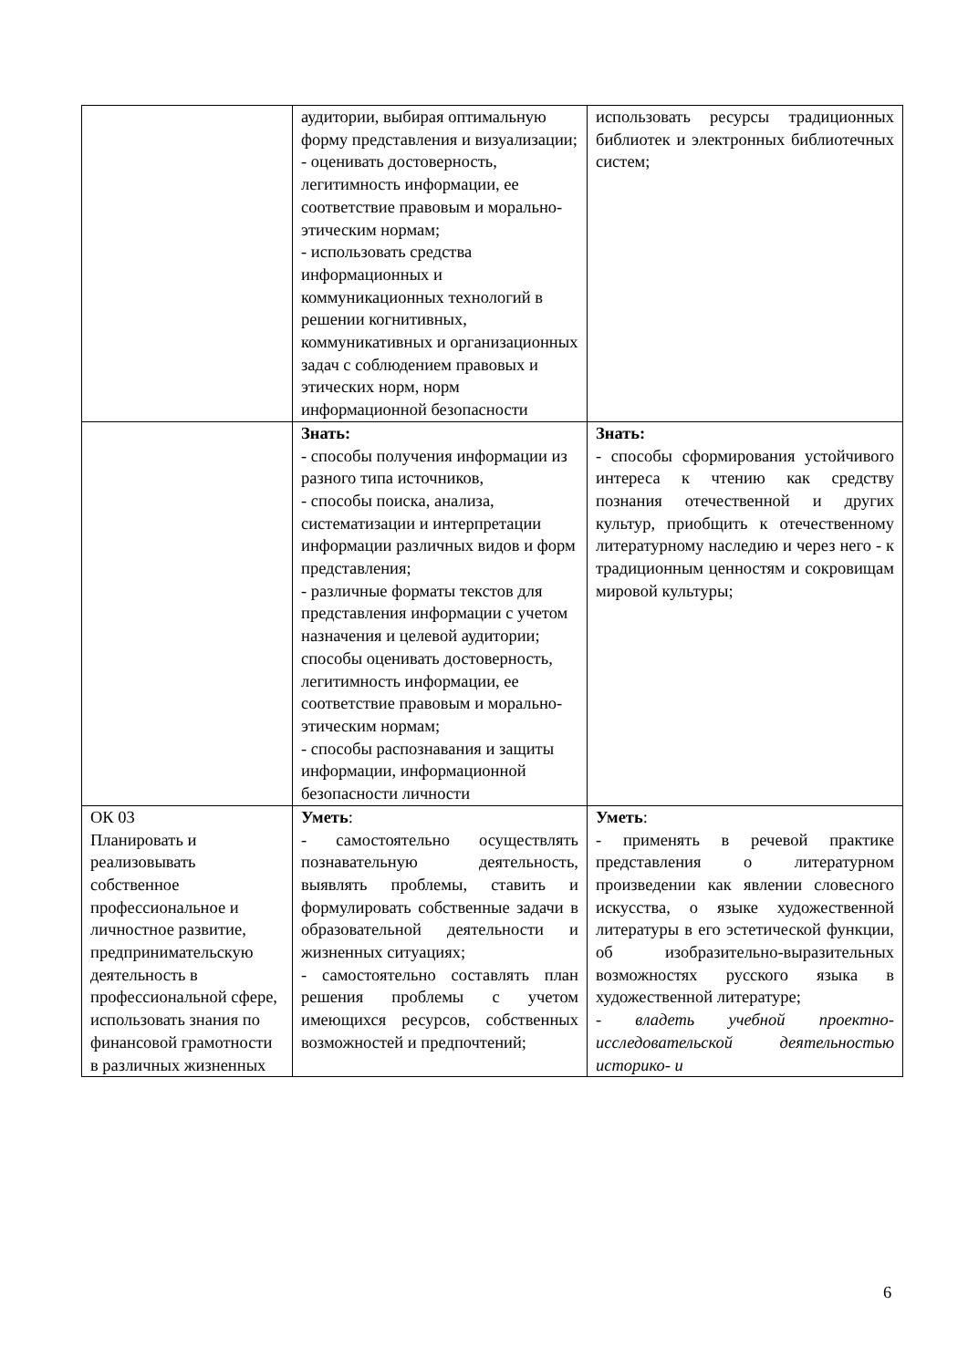| | аудитории, выбирая оптимальную форму представления и визуализации; - оценивать достоверность, легитимность информации, ее соответствие правовым и морально-этическим нормам; - использовать средства информационных и коммуникационных технологий в решении когнитивных, коммуникативных и организационных задач с соблюдением правовых и этических норм, норм информационной безопасности | использовать ресурсы традиционных библиотек и электронных библиотечных систем; |
| | Знать: - способы получения информации из разного типа источников, - способы поиска, анализа, систематизации и интерпретации информации различных видов и форм представления; - различные форматы текстов для представления информации с учетом назначения и целевой аудитории; способы оценивать достоверность, легитимность информации, ее соответствие правовым и морально-этическим нормам; - способы распознавания и защиты информации, информационной безопасности личности | Знать: - способы сформирования устойчивого интереса к чтению как средству познания отечественной и других культур, приобщить к отечественному литературному наследию и через него - к традиционным ценностям и сокровищам мировой культуры; |
| ОК 03 Планировать и реализовывать собственное профессиональное и личностное развитие, предпринимательскую деятельность в профессиональной сфере, использовать знания по финансовой грамотности в различных жизненных | Уметь : - самостоятельно осуществлять познавательную деятельность, выявлять проблемы, ставить и формулировать собственные задачи в образовательной деятельности и жизненных ситуациях; - самостоятельно составлять план решения проблемы с учетом имеющихся ресурсов, собственных возможностей и предпочтений; | Уметь : - применять в речевой практике представления о литературном произведении как явлении словесного искусства, о языке художественной литературы в его эстетической функции, об изобразительно-выразительных возможностях русского языка в художественной литературе; - владеть учебной проектно-исследовательской деятельностью историко- и |
6